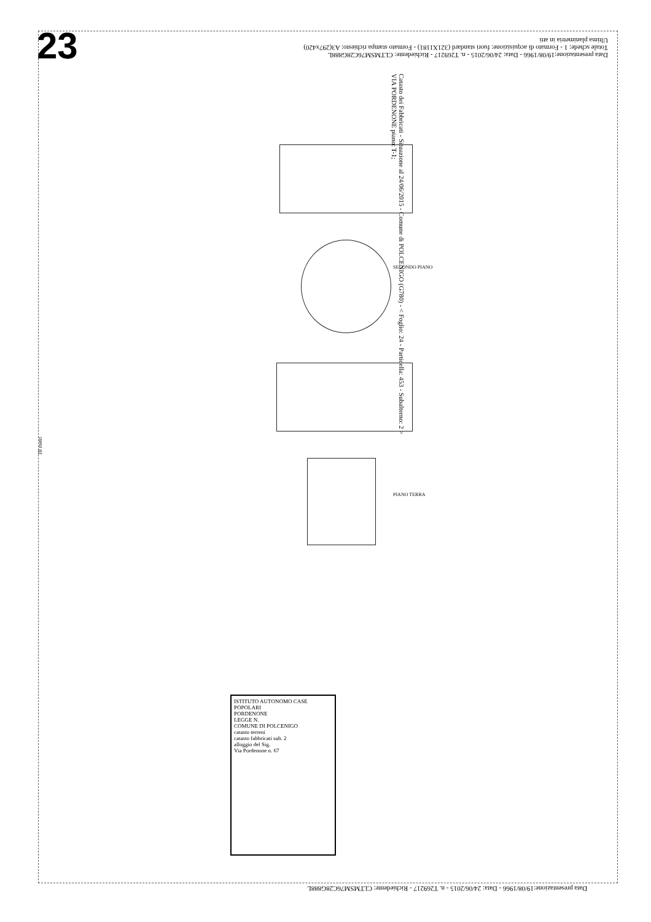23
Data presentazione:19/08/1966 - Data: 24/06/2015 - n. T269217 - Richiedente: CLTMSM76C28G888L
Totale schede: 1 - Formato di acquisizione: fuori standard (321X1181) - Formato stampa richiesto: A3(297x420)
Ultima planimetria in atti
Catasto dei Fabbricati - Situazione al 24/06/2015 - Comune di POLCENIGO (G780) - < Foglio: 24 - Particella: 453 - Subalterno: 2 >
VIA PORDENONE piano: T-1;
10 metri
PIANO TERRA
SECONDO PIANO
ISTITUTO AUTONOMO CASE POPOLARI
PORDENONE
LEGGE N.
COMUNE DI POLCENIGO
catasto terreni
catasto fabbricati sub. 2
alloggio del Sig.
Via Pordenone n. 67
Data presentazione:19/08/1966 - Data: 24/06/2015 - n. T269217 - Richiedente: CLTMSM76C28G888L